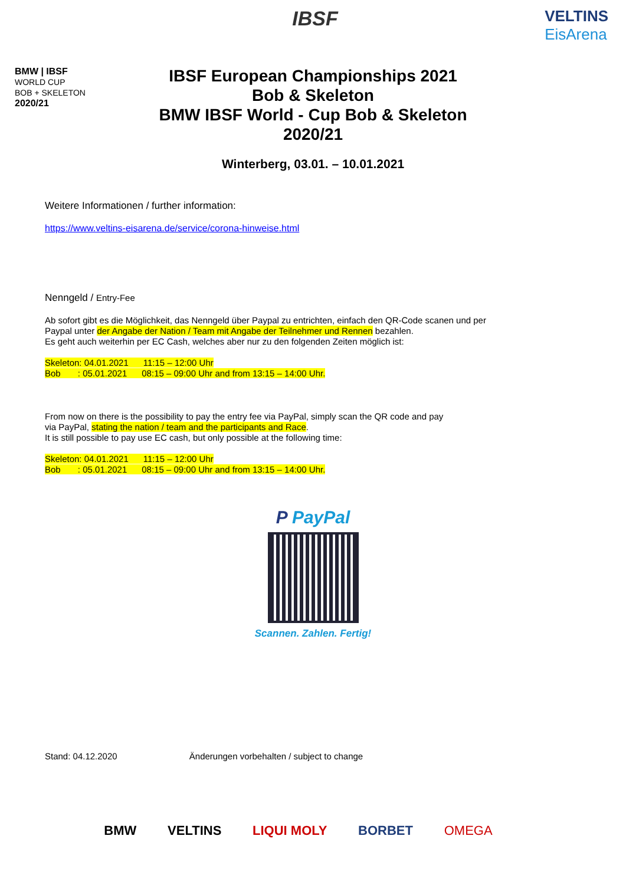BMW | IBSF
WORLD CUP
BOB + SKELETON
2020/21
IBSF
VELTINS
EisArena
IBSF European Championships 2021
Bob & Skeleton
BMW IBSF World - Cup Bob & Skeleton
2020/21
Winterberg, 03.01. – 10.01.2021
Weitere Informationen / further information:
https://www.veltins-eisarena.de/service/corona-hinweise.html
Nenngeld / Entry-Fee
Ab sofort gibt es die Möglichkeit, das Nenngeld über Paypal zu entrichten, einfach den QR-Code scanen und per
Paypal unter der Angabe der Nation / Team mit Angabe der Teilnehmer und Rennen bezahlen.
Es geht auch weiterhin per EC Cash, welches aber nur zu den folgenden Zeiten möglich ist:
Skeleton: 04.01.2021 11:15 – 12:00 Uhr
Bob : 05.01.2021 08:15 – 09:00 Uhr and from 13:15 – 14:00 Uhr.
From now on there is the possibility to pay the entry fee via PayPal, simply scan the QR code and pay
via PayPal, stating the nation / team and the participants and Race.
It is still possible to pay use EC cash, but only possible at the following time:
Skeleton: 04.01.2021 11:15 – 12:00 Uhr
Bob : 05.01.2021 08:15 – 09:00 Uhr and from 13:15 – 14:00 Uhr.
P PayPal
Scannen. Zahlen. Fertig!
Stand: 04.12.2020 Änderungen vorbehalten / subject to change
BMW VELTINS LIQUI MOLY BORBET OMEGA